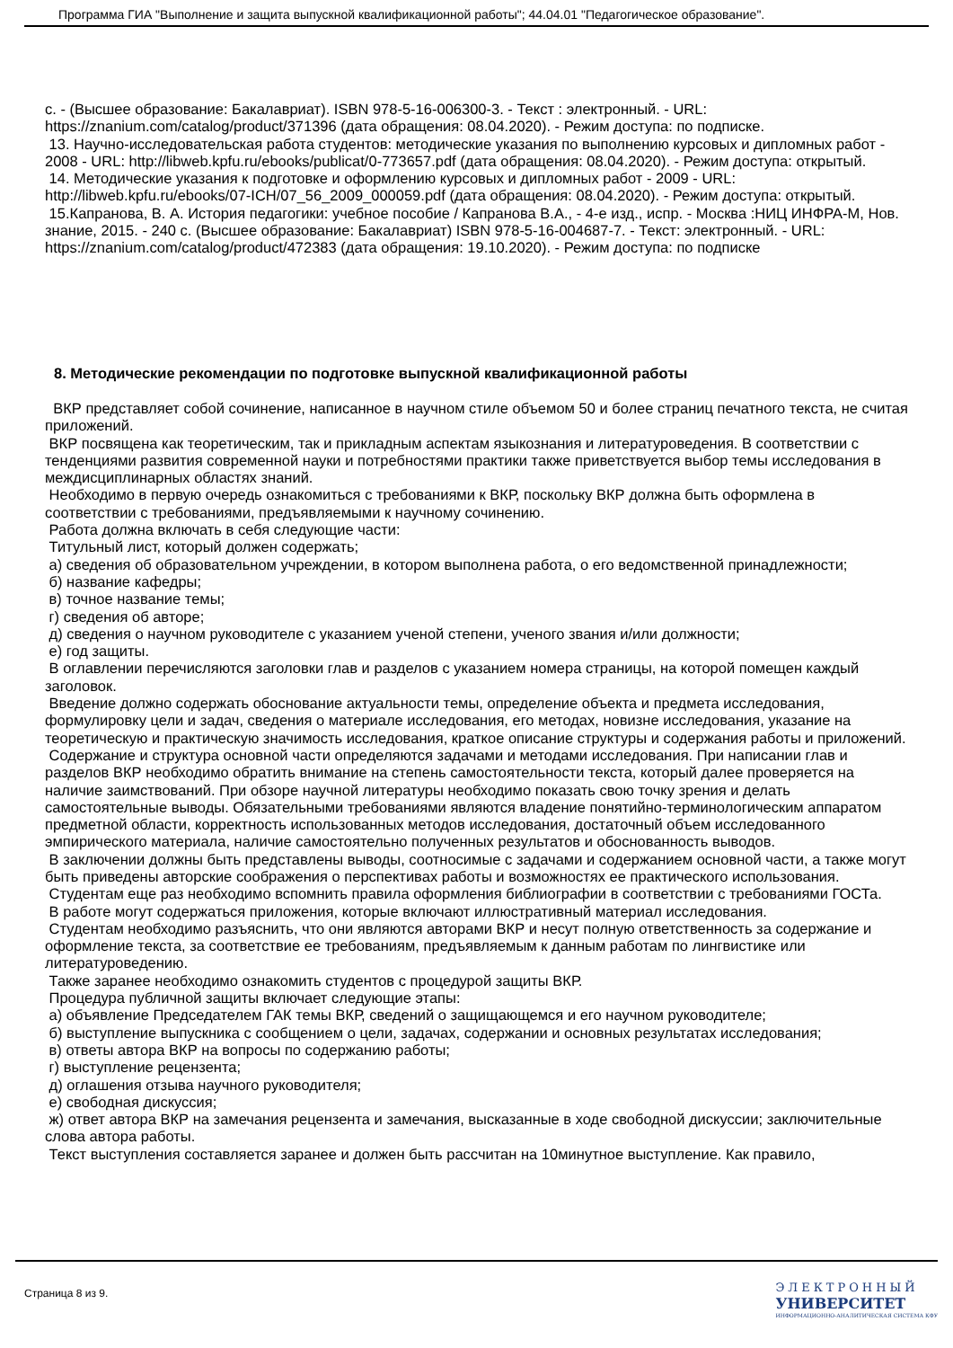Программа ГИА "Выполнение и защита выпускной квалификационной работы"; 44.04.01 "Педагогическое образование".
с. - (Высшее образование: Бакалавриат). ISBN 978-5-16-006300-3. - Текст : электронный. - URL: https://znanium.com/catalog/product/371396 (дата обращения: 08.04.2020). - Режим доступа: по подписке.
13. Научно-исследовательская работа студентов: методические указания по выполнению курсовых и дипломных работ - 2008 - URL: http://libweb.kpfu.ru/ebooks/publicat/0-773657.pdf (дата обращения: 08.04.2020). - Режим доступа: открытый.
14. Методические указания к подготовке и оформлению курсовых и дипломных работ - 2009 - URL: http://libweb.kpfu.ru/ebooks/07-ICH/07_56_2009_000059.pdf (дата обращения: 08.04.2020). - Режим доступа: открытый.
15.Капранова, В. А. История педагогики: учебное пособие / Капранова В.А., - 4-е изд., испр. - Москва :НИЦ ИНФРА-М, Нов. знание, 2015. - 240 с. (Высшее образование: Бакалавриат) ISBN 978-5-16-004687-7. - Текст: электронный. - URL: https://znanium.com/catalog/product/472383 (дата обращения: 19.10.2020). - Режим доступа: по подписке
8. Методические рекомендации по подготовке выпускной квалификационной работы
ВКР представляет собой сочинение, написанное в научном стиле объемом 50 и более страниц печатного текста, не считая приложений.
ВКР посвящена как теоретическим, так и прикладным аспектам языкознания и литературоведения. В соответствии с тенденциями развития современной науки и потребностями практики также приветствуется выбор темы исследования в междисциплинарных областях знаний.
Необходимо в первую очередь ознакомиться с требованиями к ВКР, поскольку ВКР должна быть оформлена в соответствии с требованиями, предъявляемыми к научному сочинению.
Работа должна включать в себя следующие части:
Титульный лист, который должен содержать;
а) сведения об образовательном учреждении, в котором выполнена работа, о его ведомственной принадлежности;
б) название кафедры;
в) точное название темы;
г) сведения об авторе;
д) сведения о научном руководителе с указанием ученой степени, ученого звания и/или должности;
е) год защиты.
В оглавлении перечисляются заголовки глав и разделов с указанием номера страницы, на которой помещен каждый заголовок.
Введение должно содержать обоснование актуальности темы, определение объекта и предмета исследования, формулировку цели и задач, сведения о материале исследования, его методах, новизне исследования, указание на теоретическую и практическую значимость исследования, краткое описание структуры и содержания работы и приложений.
Содержание и структура основной части определяются задачами и методами исследования. При написании глав и разделов ВКР необходимо обратить внимание на степень самостоятельности текста, который далее проверяется на наличие заимствований. При обзоре научной литературы необходимо показать свою точку зрения и делать самостоятельные выводы. Обязательными требованиями являются владение понятийно-терминологическим аппаратом предметной области, корректность использованных методов исследования, достаточный объем исследованного эмпирического материала, наличие самостоятельно полученных результатов и обоснованность выводов.
В заключении должны быть представлены выводы, соотносимые с задачами и содержанием основной части, а также могут быть приведены авторские соображения о перспективах работы и возможностях ее практического использования.
Студентам еще раз необходимо вспомнить правила оформления библиографии в соответствии с требованиями ГОСТа.
В работе могут содержаться приложения, которые включают иллюстративный материал исследования.
Студентам необходимо разъяснить, что они являются авторами ВКР и несут полную ответственность за содержание и оформление текста, за соответствие ее требованиям, предъявляемым к данным работам по лингвистике или литературоведению.
Также заранее необходимо ознакомить студентов с процедурой защиты ВКР.
Процедура публичной защиты включает следующие этапы:
а) объявление Председателем ГАК темы ВКР, сведений о защищающемся и его научном руководителе;
б) выступление выпускника с сообщением о цели, задачах, содержании и основных результатах исследования;
в) ответы автора ВКР на вопросы по содержанию работы;
г) выступление рецензента;
д) оглашения отзыва научного руководителя;
е) свободная дискуссия;
ж) ответ автора ВКР на замечания рецензента и замечания, высказанные в ходе свободной дискуссии; заключительные слова автора работы.
Текст выступления составляется заранее и должен быть рассчитан на 10минутное выступление. Как правило,
Страница 8 из 9.
ЭЛЕКТРОННЫЙ
УНИВЕРСИТЕТ
ИНФОРМАЦИОННО-АНАЛИТИЧЕСКАЯ СИСТЕМА КФУ